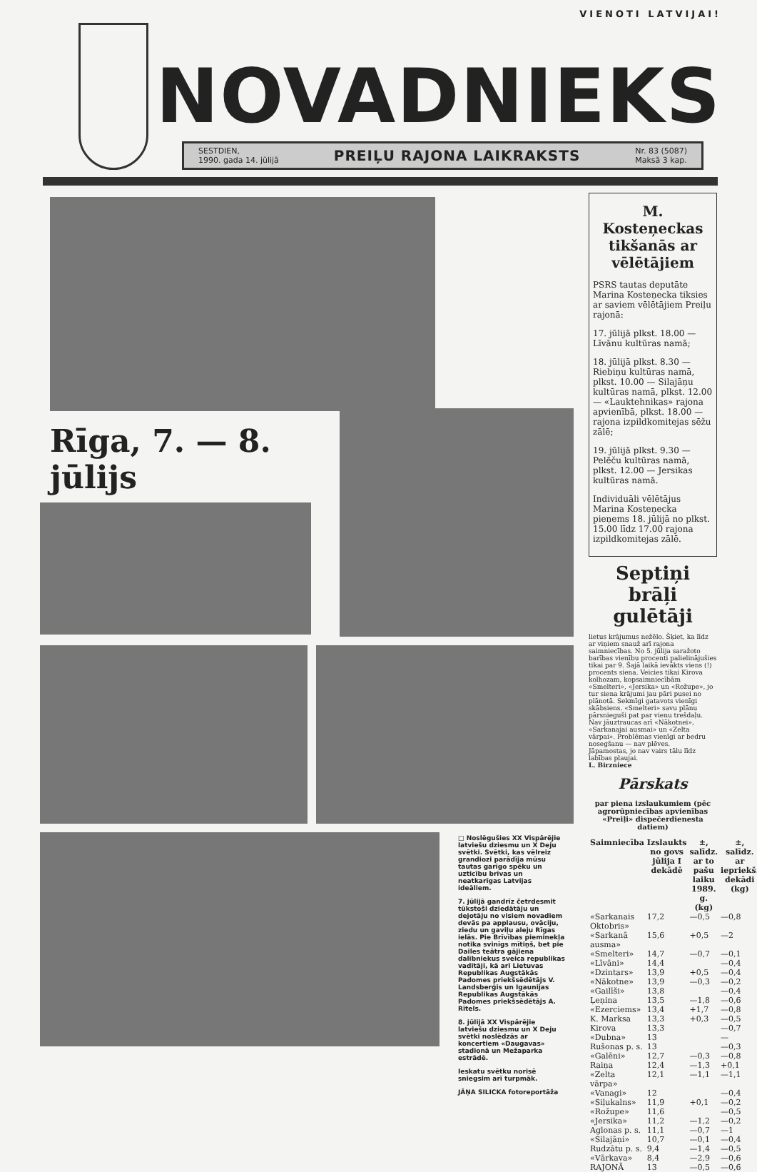VIENOTI LATVIJAI!
NOVADNIEKS
SESTDIEN,
1990. gada 14. jūlijā PREIĻU RAJONA LAIKRAKSTS Nr. 83 (5087)
Maksā 3 kap.
Rīga, 7. — 8. jūlijs
□ Noslēgušies XX Vispārējie latviešu dziesmu un X Deju svētki. Svētki, kas vēlreiz grandiozi parādīja mūsu tautas garīgo spēku un uzticību brīvas un neatkarīgas Latvijas ideāliem.
7. jūlijā gandrīz četrdesmit tūkstoši dziedātāju un dejotāju no visiem novadiem devās pa applausu, ovāciju, ziedu un gaviļu aleju Rīgas ielās. Pie Brīvības pieminekļa notika svinīgs mītiņš, bet pie Dailes teātra gājiena dalībniekus sveica republikas vadītāji, kā arī Lietuvas Republikas Augstākās Padomes priekšsēdētājs V. Landsberģis un Igaunijas Republikas Augstākās Padomes priekšsēdētājs A. Rītels.
8. jūlijā XX Vispārējie latviešu dziesmu un X Deju svētki noslēdzās ar koncertiem «Daugavas» stadionā un Mežaparka estrādē.
Ieskatu svētku norisē sniegsim arī turpmāk.
JĀŅA SILICKA fotoreportāža
M. Kosteņeckas tikšanās ar vēlētājiem
PSRS tautas deputāte Marina Kosteņecka tiksies ar saviem vēlētājiem Preiļu rajonā:
17. jūlijā plkst. 18.00 — Līvānu kultūras namā;
18. jūlijā plkst. 8.30 — Riebiņu kultūras namā, plkst. 10.00 — Silajāņu kultūras namā, plkst. 12.00 — «Lauktehnikas» rajona apvienībā, plkst. 18.00 — rajona izpildkomitejas sēžu zālē;
19. jūlijā plkst. 9.30 — Pelēču kultūras namā, plkst. 12.00 — Jersikas kultūras namā.
Individuāli vēlētājus Marina Kosteņecka pieņems 18. jūlijā no plkst. 15.00 līdz 17.00 rajona izpildkomitejas zālē.
Septiņi brāļi gulētāji
lietus krājumus nežēlo. Šķiet, ka līdz ar viņiem snauž arī rajona saimniecības. No 5. jūlija saražoto barības vienību procenti palielinājušies tikai par 9. Šajā laikā ievākts viens (!) procents siena. Veicies tikai Kirova kolhozam, kopsaimniecībām «Smelteri», «Jersika» un «Rožupe», jo tur siena krājumi jau pāri pusei no plānotā. Sekmīgi gatavots vienīgi skābsiens. «Smelteri» savu plānu pārsnieguši pat par vienu trešdaļu. Nav jāuztraucas arī «Nākotnei», «Sarkanajai ausmai» un «Zelta vārpai». Problēmas vienīgi ar bedru nosegšanu — nav plēves.
Jāpamostas, jo nav vairs tālu līdz labības pļaujai.
L. Birzniece
Pārskats
par piena izslaukumiem (pēc agrorūpniecības apvienības «Preiļi» dispečerdienesta datiem)
| Saimniecība | Izslaukts no govs jūlija I dekādē | ±, salīdz. ar to pašu laiku 1989. g. (kg) | ±, salīdz. ar iepriekš. dekādi (kg) |
| --- | --- | --- | --- |
| «Sarkanais Oktobris» | 17,2 | —0,5 | —0,8 |
| «Sarkanā ausma» | 15,6 | +0,5 | —2 |
| «Smelteri» | 14,7 | —0,7 | —0,1 |
| «Līvāni» | 14,4 | | —0,4 |
| «Dzintars» | 13,9 | +0,5 | —0,4 |
| «Nākotne» | 13,9 | —0,3 | —0,2 |
| «Gailīši» | 13,8 | | —0,4 |
| Ļeņina | 13,5 | —1,8 | —0,6 |
| «Ezerciems» | 13,4 | +1,7 | —0,8 |
| K. Marksa | 13,3 | +0,3 | —0,5 |
| Kirova | 13,3 | | —0,7 |
| «Dubna» | 13 | | — |
| Rušonas p. s. | 13 | | —0,3 |
| «Galēni» | 12,7 | —0,3 | —0,8 |
| Raiņa | 12,4 | —1,3 | +0,1 |
| «Zelta vārpa» | 12,1 | —1,1 | —1,1 |
| «Vanagi» | 12 | | —0,4 |
| «Siļukalns» | 11,9 | +0,1 | —0,2 |
| «Rožupe» | 11,6 | | —0,5 |
| «Jersika» | 11,2 | —1,2 | —0,2 |
| Aglonas p. s. | 11,1 | —0,7 | —1 |
| «Silajāņi» | 10,7 | —0,1 | —0,4 |
| Rudzātu p. s. | 9,4 | —1,4 | —0,5 |
| «Vārkava» | 8,4 | —2,9 | —0,6 |
| RAJONĀ | 13 | —0,5 | —0,6 |